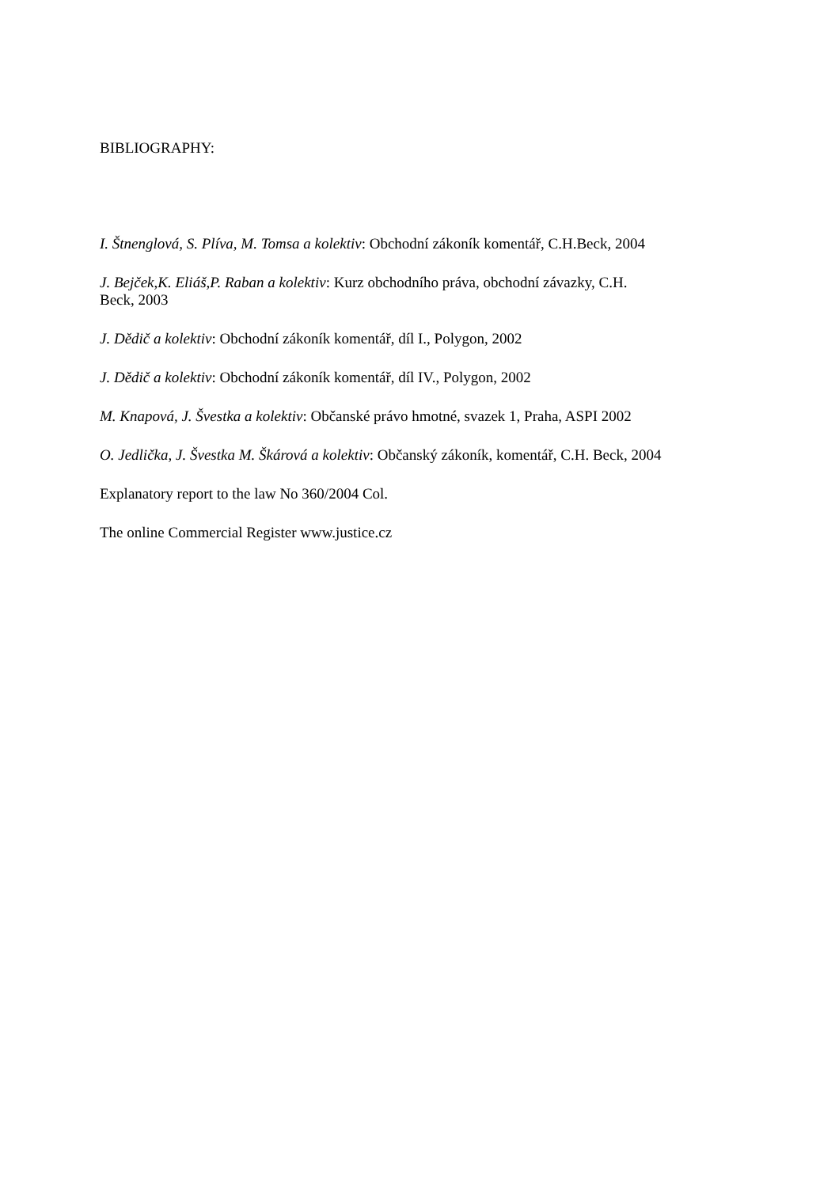BIBLIOGRAPHY:
I. Štnenglová, S. Plíva, M. Tomsa a kolektiv: Obchodní zákoník komentář, C.H.Beck, 2004
J. Bejček,K. Eliáš,P. Raban a kolektiv: Kurz obchodního práva, obchodní závazky, C.H.
Beck, 2003
J. Dědič a kolektiv: Obchodní zákoník komentář, díl I., Polygon, 2002
J. Dědič a kolektiv: Obchodní zákoník komentář, díl IV., Polygon, 2002
M. Knapová, J. Švestka a kolektiv: Občanské právo hmotné, svazek 1, Praha, ASPI 2002
O. Jedlička, J. Švestka M. Škárová a kolektiv: Občanský zákoník, komentář, C.H. Beck, 2004
Explanatory report to the law No 360/2004 Col.
The online Commercial Register www.justice.cz